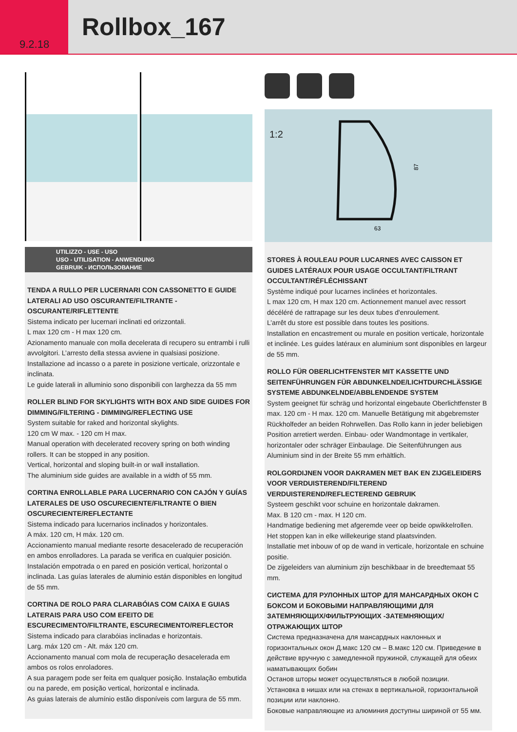9.2.18
Rollbox_167
UTILIZZO - USE - USO
USO - UTILISATION - ANWENDUNG
GEBRUIK - ИСПОЛЬЗОВАНИЕ
TENDA A RULLO PER LUCERNARI CON CASSONETTO E GUIDE LATERALI AD USO OSCURANTE/FILTRANTE - OSCURANTE/RIFLETTENTE
Sistema indicato per lucernari inclinati ed orizzontali.
L max 120 cm - H max 120 cm.
Azionamento manuale con molla decelerata di recupero su entrambi i rulli avvolgitori. L’arresto della stessa avviene in qualsiasi posizione.
Installazione ad incasso o a parete in posizione verticale, orizzontale e inclinata.
Le guide laterali in alluminio sono disponibili con larghezza da 55 mm
ROLLER BLIND FOR SKYLIGHTS WITH BOX AND SIDE GUIDES FOR DIMMING/FILTERING - DIMMING/REFLECTING USE
System suitable for raked and horizontal skylights.
120 cm W max. - 120 cm H max.
Manual operation with decelerated recovery spring on both winding rollers. It can be stopped in any position.
Vertical, horizontal and sloping built-in or wall installation.
The aluminium side guides are available in a width of 55 mm.
CORTINA ENROLLABLE PARA LUCERNARIO CON CAJÓN Y GUÍAS LATERALES DE USO OSCURECIENTE/FILTRANTE O BIEN OSCURECIENTE/REFLECTANTE
Sistema indicado para lucernarios inclinados y horizontales.
A máx. 120 cm, H máx. 120 cm.
Accionamiento manual mediante resorte desacelerado de recuperación en ambos enrolladores. La parada se verifica en cualquier posición. Instalación empotrada o en pared en posición vertical, horizontal o inclinada. Las guías laterales de aluminio están disponibles en longitud de 55 mm.
CORTINA DE ROLO PARA CLARABÓIAS COM CAIXA E GUIAS LATERAIS PARA USO COM EFEITO DE ESCURECIMENTO/FILTRANTE, ESCURECIMENTO/REFLECTOR
Sistema indicado para clarabóias inclinadas e horizontais.
Larg. máx 120 cm - Alt. máx 120 cm.
Accionamento manual com mola de recuperação desacelerada em ambos os rolos enroladores.
A sua paragem pode ser feita em qualquer posição. Instalação embutida ou na parede, em posição vertical, horizontal e inclinada.
As guias laterais de alumínio estão disponíveis com largura de 55 mm.
1:2
87
63
STORES À ROULEAU POUR LUCARNES AVEC CAISSON ET GUIDES LATÉRAUX POUR USAGE OCCULTANT/FILTRANT OCCULTANT/RÉFLÉCHISSANT
Système indiqué pour lucarnes inclinées et horizontales.
L max 120 cm, H max 120 cm. Actionnement manuel avec ressort décéléré de rattrapage sur les deux tubes d'enroulement.
L’arrêt du store est possible dans toutes les positions.
Installation en encastrement ou murale en position verticale, horizontale et inclinée. Les guides latéraux en aluminium sont disponibles en largeur de 55 mm.
ROLLO FÜR OBERLICHTFENSTER MIT KASSETTE UND SEITENFÜHRUNGEN FÜR ABDUNKELNDE/LICHTDURCHLÄSSIGE SYSTEME ABDUNKELNDE/ABBLENDENDE SYSTEM
System geeignet für schräg und horizontal eingebaute Oberlichtfenster B max. 120 cm - H max. 120 cm. Manuelle Betätigung mit abgebremster Rückholfeder an beiden Rohrwellen. Das Rollo kann in jeder beliebigen Position arretiert werden. Einbau- oder Wandmontage in vertikaler, horizontaler oder schräger Einbaulage. Die Seitenführungen aus Aluminium sind in der Breite 55 mm erhältlich.
ROLGORDIJNEN VOOR DAKRAMEN MET BAK EN ZIJGELEIDERS VOOR VERDUISTEREND/FILTEREND VERDUISTEREND/REFLECTEREND GEBRUIK
Systeem geschikt voor schuine en horizontale dakramen.
Max. B 120 cm - max. H 120 cm.
Handmatige bediening met afgeremde veer op beide opwikkelrollen.
Het stoppen kan in elke willekeurige stand plaatsvinden.
Installatie met inbouw of op de wand in verticale, horizontale en schuine positie.
De zijgeleiders van aluminium zijn beschikbaar in de breedtemaat 55 mm.
СИСТЕМА ДЛЯ РУЛОННЫХ ШТОР ДЛЯ МАНСАРДНЫХ ОКОН С БОКСОМ И БОКОВЫМИ НАПРАВЛЯЮЩИМИ ДЛЯ ЗАТЕМНЯЮЩИХ/ФИЛЬТРУЮЩИХ -ЗАТЕМНЯЮЩИХ/ОТРАЖАЮЩИХ ШТОР
Система предназначена для мансардных наклонных и горизонтальных окон Д.макс 120 см – В.макс 120 см. Приведение в действие вручную с замедленной пружиной, служащей для обеих наматывающих бобин
Останов шторы может осуществляться в любой позиции.
Установка в нишах или на стенах в вертикальной, горизонтальной позиции или наклонно.
Боковые направляющие из алюминия доступны шириной от 55 мм.